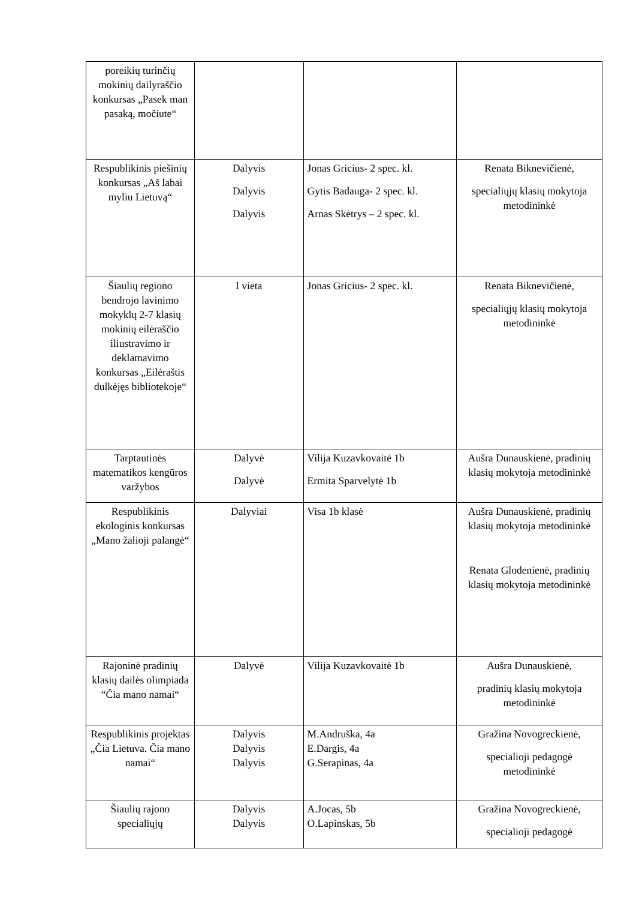| poreikių turinčių mokinių dailyraščio konkursas „Pasek man pasaką, močiute“ | | | |
| Respublikinis piešinių konkursas „Aš labai myliu Lietuvą“ | Dalyvis Dalyvis Dalyvis | Jonas Gricius- 2 spec. kl. Gytis Badauga- 2 spec. kl. Arnas Skėtrys – 2 spec. kl. | Renata Biknevičienė, specialiųjų klasių mokytoja metodininkė |
| Šiaulių regiono bendrojo lavinimo mokyklų 2-7 klasių mokinių eilėraščio iliustravimo ir deklamavimo konkursas „Eilėraštis dulkėjęs bibliotekoje“ | I vieta | Jonas Gricius- 2 spec. kl. | Renata Biknevičienė, specialiųjų klasių mokytoja metodininkė |
| Tarptautinės matematikos kengūros varžybos | Dalyvė Dalyvė | Vilija Kuzavkovaitė 1b Ermita Sparvelytė 1b | Aušra Dunauskienė, pradinių klasių mokytoja metodininkė |
| Respublikinis ekologinis konkursas „Mano žalioji palangė“ | Dalyviai | Visa 1b klasė | Aušra Dunauskienė, pradinių klasių mokytoja metodininkė Renata Glodenienė, pradinių klasių mokytoja metodininkė |
| Rajoninė pradinių klasių dailės olimpiada “Čia mano namai“ | Dalyvė | Vilija Kuzavkovaitė 1b | Aušra Dunauskienė, pradinių klasių mokytoja metodininkė |
| Respublikinis projektas „Čia Lietuva. Čia mano namai“ | Dalyvis Dalyvis Dalyvis | M.Andruška, 4a E.Dargis, 4a G.Serapinas, 4a | Gražina Novogreckienė, specialioji pedagogė metodininkė |
| Šiaulių rajono specialiųjų | Dalyvis Dalyvis | A.Jocas, 5b O.Lapinskas, 5b | Gražina Novogreckienė, specialioji pedagogė |